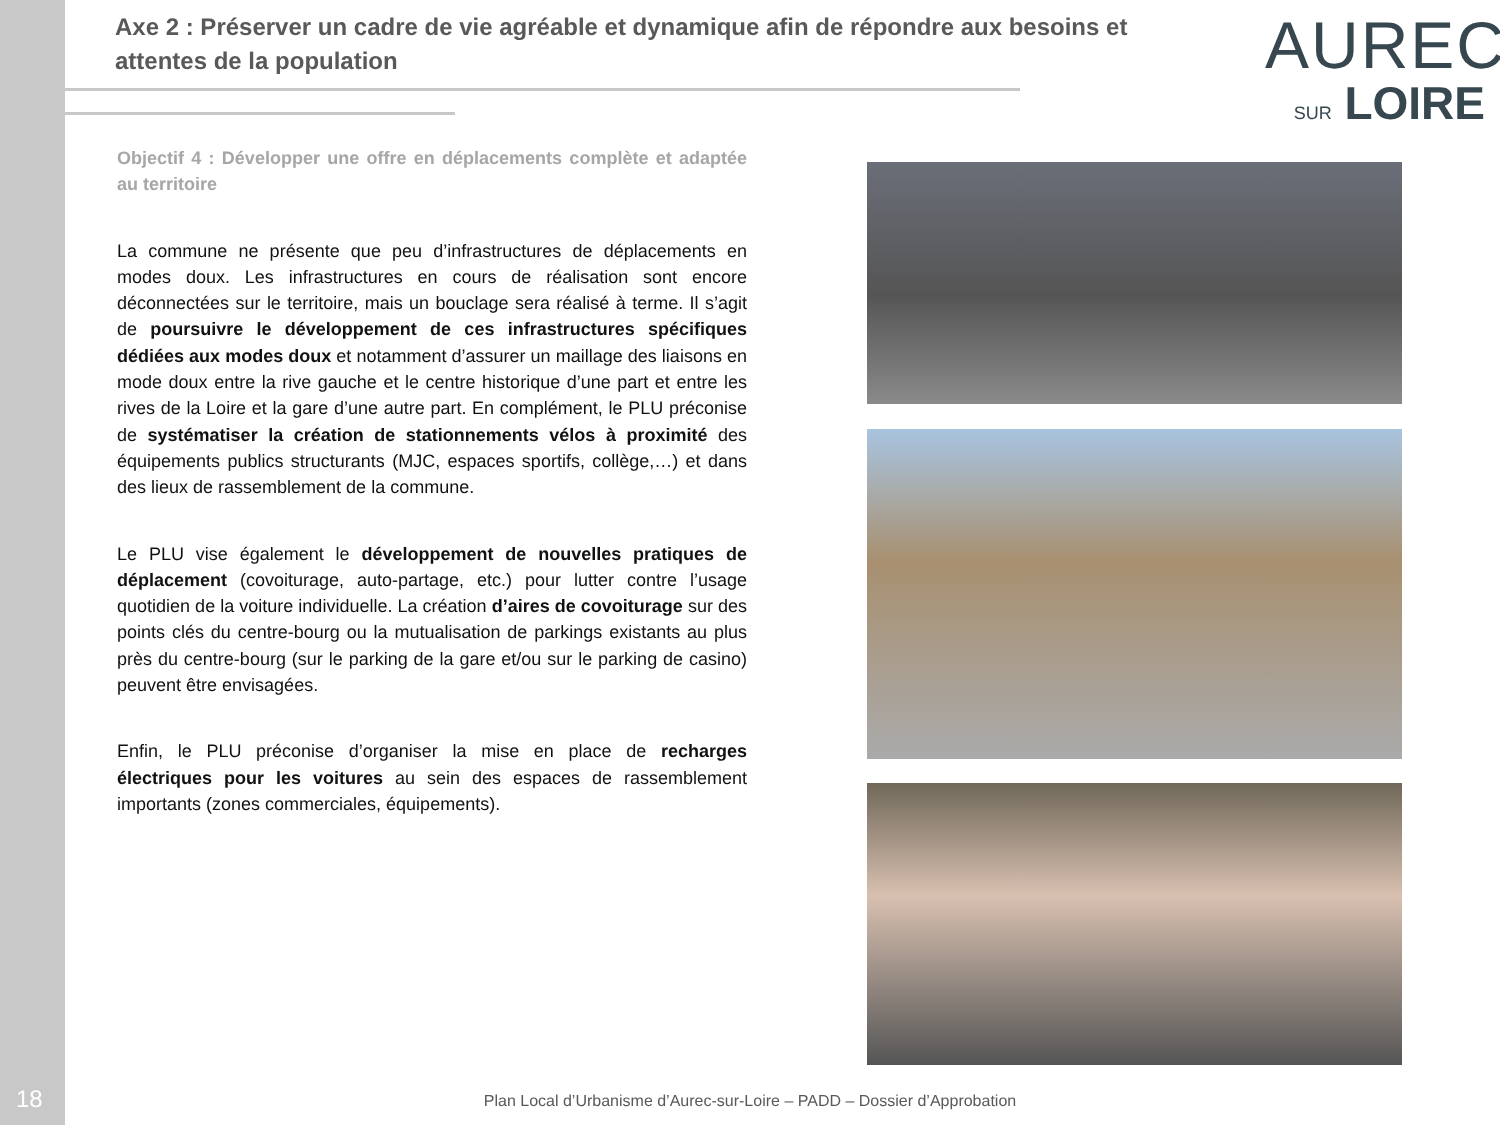Axe 2 : Préserver un cadre de vie agréable et dynamique afin de répondre aux besoins et attentes de la population
AUREC
SUR LOIRE
Objectif 4 : Développer une offre en déplacements complète et adaptée au territoire
La commune ne présente que peu d’infrastructures de déplacements en modes doux. Les infrastructures en cours de réalisation sont encore déconnectées sur le territoire, mais un bouclage sera réalisé à terme. Il s’agit de poursuivre le développement de ces infrastructures spécifiques dédiées aux modes doux et notamment d’assurer un maillage des liaisons en mode doux entre la rive gauche et le centre historique d’une part et entre les rives de la Loire et la gare d’une autre part. En complément, le PLU préconise de systématiser la création de stationnements vélos à proximité des équipements publics structurants (MJC, espaces sportifs, collège,…) et dans des lieux de rassemblement de la commune.
Le PLU vise également le développement de nouvelles pratiques de déplacement (covoiturage, auto-partage, etc.) pour lutter contre l’usage quotidien de la voiture individuelle. La création d’aires de covoiturage sur des points clés du centre-bourg ou la mutualisation de parkings existants au plus près du centre-bourg (sur le parking de la gare et/ou sur le parking de casino) peuvent être envisagées.
Enfin, le PLU préconise d’organiser la mise en place de recharges électriques pour les voitures au sein des espaces de rassemblement importants (zones commerciales, équipements).
18
Plan Local d’Urbanisme d’Aurec-sur-Loire – PADD – Dossier d’Approbation